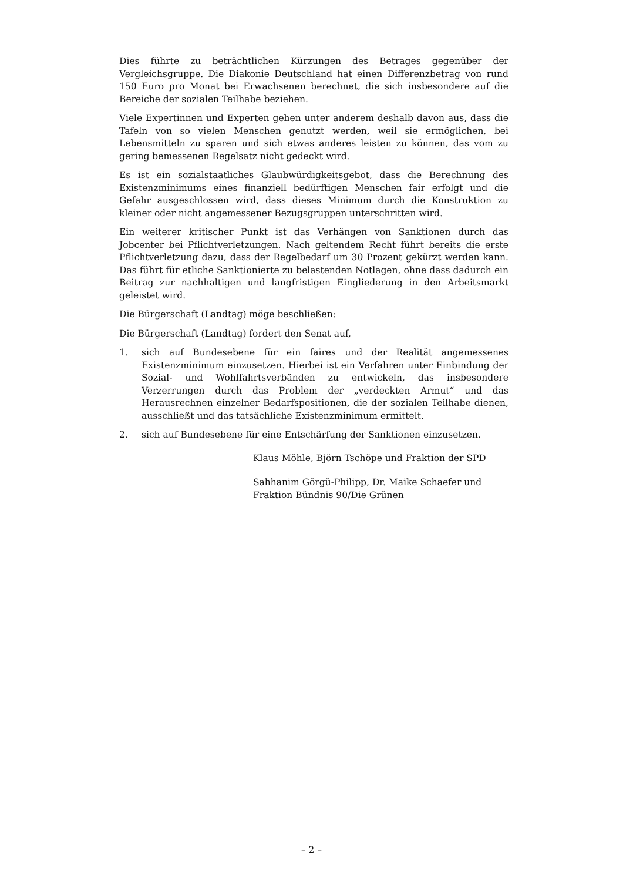Dies führte zu beträchtlichen Kürzungen des Betrages gegenüber der Vergleichsgruppe. Die Diakonie Deutschland hat einen Differenzbetrag von rund 150 Euro pro Monat bei Erwachsenen berechnet, die sich insbesondere auf die Bereiche der sozialen Teilhabe beziehen.
Viele Expertinnen und Experten gehen unter anderem deshalb davon aus, dass die Tafeln von so vielen Menschen genutzt werden, weil sie ermöglichen, bei Lebensmitteln zu sparen und sich etwas anderes leisten zu können, das vom zu gering bemessenen Regelsatz nicht gedeckt wird.
Es ist ein sozialstaatliches Glaubwürdigkeitsgebot, dass die Berechnung des Existenzminimums eines finanziell bedürftigen Menschen fair erfolgt und die Gefahr ausgeschlossen wird, dass dieses Minimum durch die Konstruktion zu kleiner oder nicht angemessener Bezugsgruppen unterschritten wird.
Ein weiterer kritischer Punkt ist das Verhängen von Sanktionen durch das Jobcenter bei Pflichtverletzungen. Nach geltendem Recht führt bereits die erste Pflichtverletzung dazu, dass der Regelbedarf um 30 Prozent gekürzt werden kann. Das führt für etliche Sanktionierte zu belastenden Notlagen, ohne dass dadurch ein Beitrag zur nachhaltigen und langfristigen Eingliederung in den Arbeitsmarkt geleistet wird.
Die Bürgerschaft (Landtag) möge beschließen:
Die Bürgerschaft (Landtag) fordert den Senat auf,
1. sich auf Bundesebene für ein faires und der Realität angemessenes Existenzminimum einzusetzen. Hierbei ist ein Verfahren unter Einbindung der Sozial- und Wohlfahrtsverbänden zu entwickeln, das insbesondere Verzerrungen durch das Problem der „verdeckten Armut“ und das Herausrechnen einzelner Bedarfspositionen, die der sozialen Teilhabe dienen, ausschließt und das tatsächliche Existenzminimum ermittelt.
2. sich auf Bundesebene für eine Entschärfung der Sanktionen einzusetzen.
Klaus Möhle, Björn Tschöpe und Fraktion der SPD
Sahhanim Görgü-Philipp, Dr. Maike Schaefer und
Fraktion Bündnis 90/Die Grünen
– 2 –